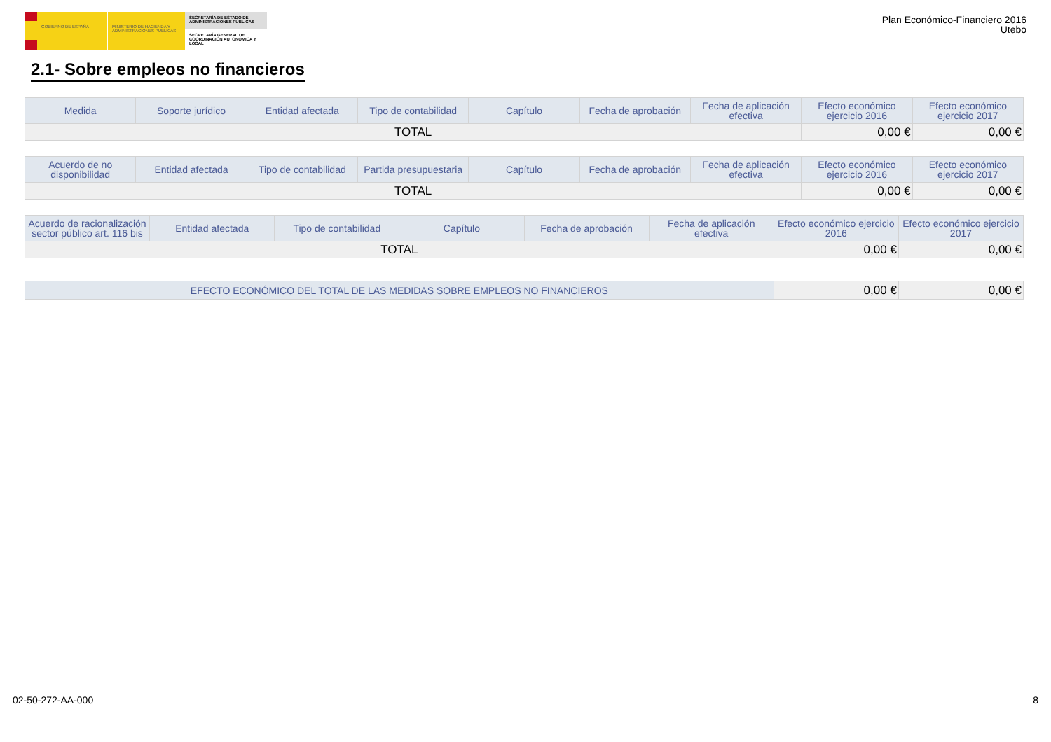GOBIERNO DE ESPAÑA MINISTERIO DE HACIENDA Y ADMINISTRACIONES PÚBLICAS
SECRETARÍA DE ESTADO DE ADMINISTRACIONES PÚBLICAS
SECRETARÍA GENERAL DE COORDINACIÓN AUTONÓMICA Y LOCAL
Plan Económico-Financiero 2016
Utebo
2.1- Sobre empleos no financieros
| Medida | Soporte jurídico | Entidad afectada | Tipo de contabilidad | Capítulo | Fecha de aprobación | Fecha de aplicación efectiva | Efecto económico ejercicio 2016 | Efecto económico ejercicio 2017 |
| --- | --- | --- | --- | --- | --- | --- | --- | --- |
| TOTAL | | | | | | | 0,00 € | 0,00 € |
| Acuerdo de no disponibilidad | Entidad afectada | Tipo de contabilidad | Partida presupuestaria | Capítulo | Fecha de aprobación | Fecha de aplicación efectiva | Efecto económico ejercicio 2016 | Efecto económico ejercicio 2017 |
| --- | --- | --- | --- | --- | --- | --- | --- | --- |
| TOTAL | | | | | | | 0,00 € | 0,00 € |
| Acuerdo de racionalización sector público art. 116 bis | Entidad afectada | Tipo de contabilidad | Capítulo | Fecha de aprobación | Fecha de aplicación efectiva | Efecto económico ejercicio 2016 | Efecto económico ejercicio 2017 |
| --- | --- | --- | --- | --- | --- | --- | --- |
| TOTAL | | | | | | 0,00 € | 0,00 € |
| EFECTO ECONÓMICO DEL TOTAL DE LAS MEDIDAS SOBRE EMPLEOS NO FINANCIEROS | 0,00 € | 0,00 € |
02-50-272-AA-000 8